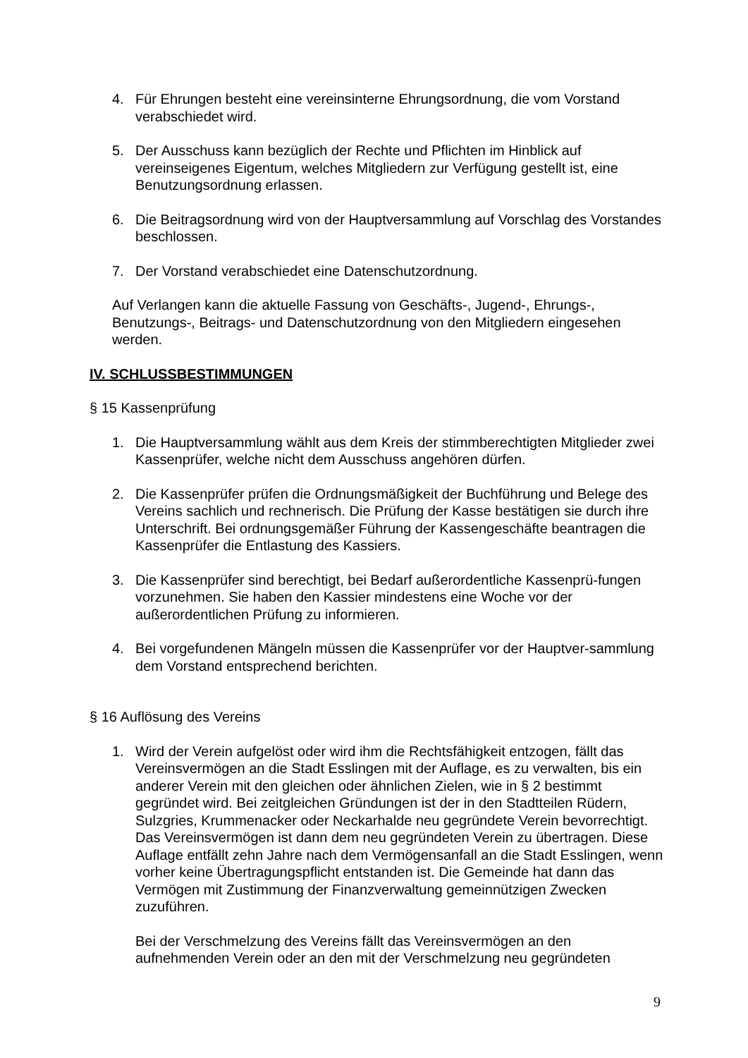4. Für Ehrungen besteht eine vereinsinterne Ehrungsordnung, die vom Vorstand verabschiedet wird.
5. Der Ausschuss kann bezüglich der Rechte und Pflichten im Hinblick auf vereinseigenes Eigentum, welches Mitgliedern zur Verfügung gestellt ist, eine Benutzungsordnung erlassen.
6. Die Beitragsordnung wird von der Hauptversammlung auf Vorschlag des Vorstandes beschlossen.
7. Der Vorstand verabschiedet eine Datenschutzordnung.
Auf Verlangen kann die aktuelle Fassung von Geschäfts-, Jugend-, Ehrungs-, Benutzungs-, Beitrags- und Datenschutzordnung von den Mitgliedern eingesehen werden.
IV. SCHLUSSBESTIMMUNGEN
§ 15 Kassenprüfung
1. Die Hauptversammlung wählt aus dem Kreis der stimmberechtigten Mitglieder zwei Kassenprüfer, welche nicht dem Ausschuss angehören dürfen.
2. Die Kassenprüfer prüfen die Ordnungsmäßigkeit der Buchführung und Belege des Vereins sachlich und rechnerisch. Die Prüfung der Kasse bestätigen sie durch ihre Unterschrift. Bei ordnungsgemäßer Führung der Kassengeschäfte beantragen die Kassenprüfer die Entlastung des Kassiers.
3. Die Kassenprüfer sind berechtigt, bei Bedarf außerordentliche Kassenprü-fungen vorzunehmen. Sie haben den Kassier mindestens eine Woche vor der außerordentlichen Prüfung zu informieren.
4. Bei vorgefundenen Mängeln müssen die Kassenprüfer vor der Hauptver-sammlung dem Vorstand entsprechend berichten.
§ 16 Auflösung des Vereins
1. Wird der Verein aufgelöst oder wird ihm die Rechtsfähigkeit entzogen, fällt das Vereinsvermögen an die Stadt Esslingen mit der Auflage, es zu verwalten, bis ein anderer Verein mit den gleichen oder ähnlichen Zielen, wie in § 2 bestimmt gegründet wird. Bei zeitgleichen Gründungen ist der in den Stadtteilen Rüdern, Sulzgries, Krummenacker oder Neckarhalde neu gegründete Verein bevorrechtigt. Das Vereinsvermögen ist dann dem neu gegründeten Verein zu übertragen. Diese Auflage entfällt zehn Jahre nach dem Vermögensanfall an die Stadt Esslingen, wenn vorher keine Übertragungspflicht entstanden ist. Die Gemeinde hat dann das Vermögen mit Zustimmung der Finanzverwaltung gemeinnützigen Zwecken zuzuführen.
Bei der Verschmelzung des Vereins fällt das Vereinsvermögen an den aufnehmenden Verein oder an den mit der Verschmelzung neu gegründeten
9